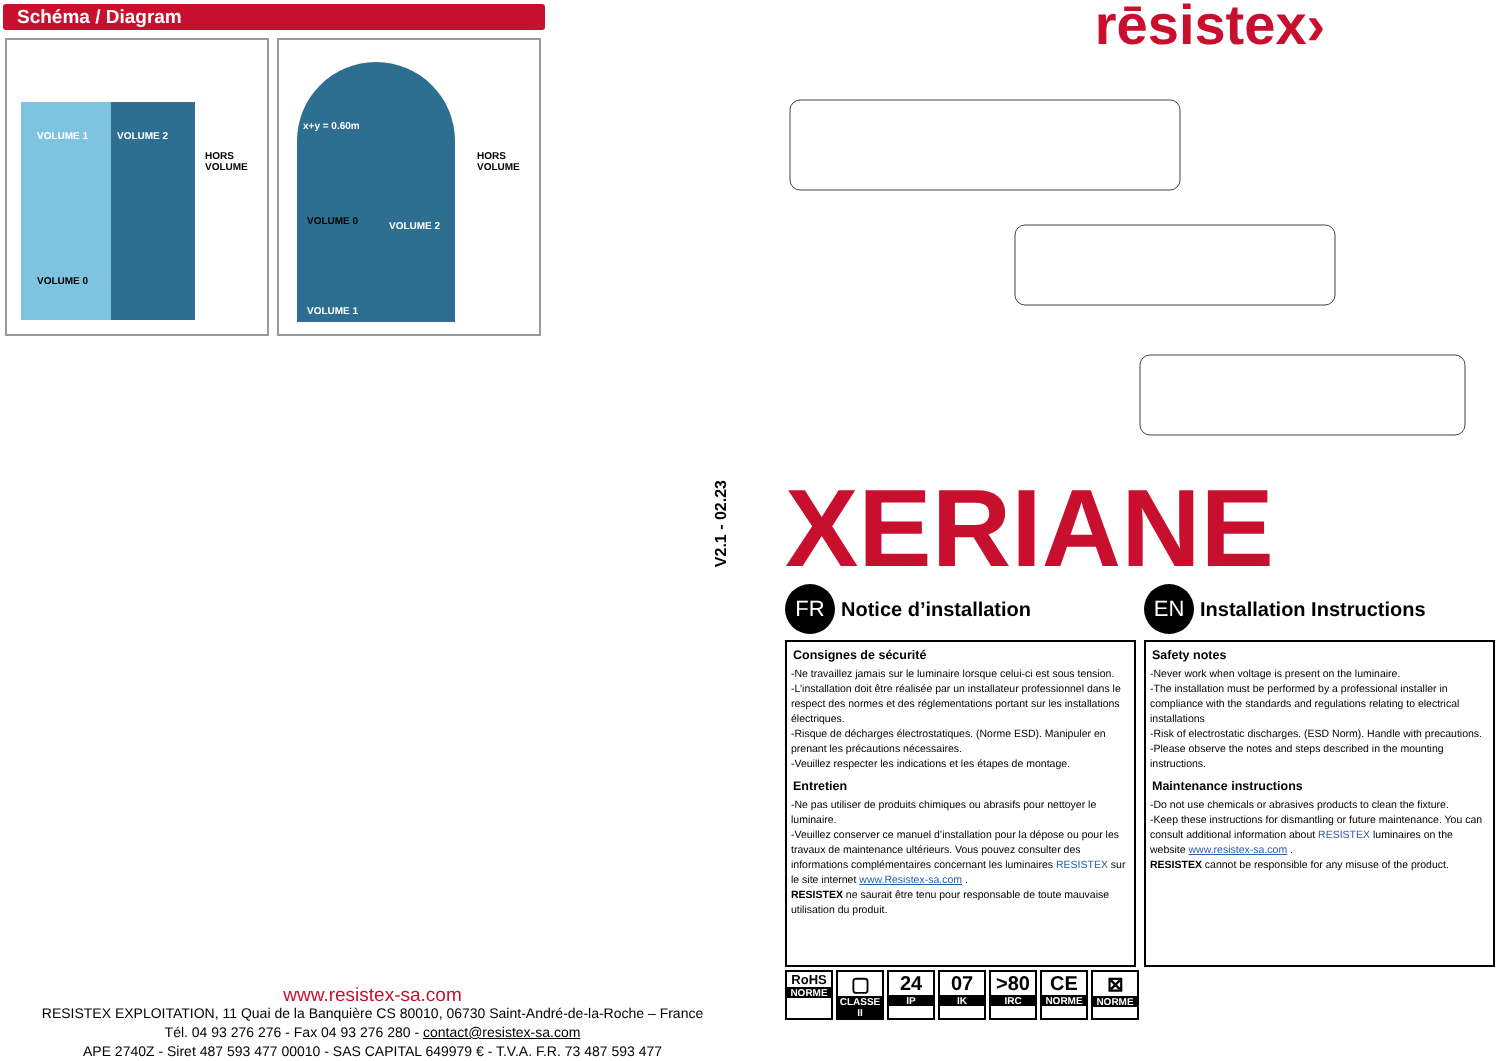Schéma / Diagram
VOLUME 1 VOLUME 2
HORS VOLUME
VOLUME 0
x+y = 0.60m
VOLUME 0 VOLUME 2
HORS VOLUME
VOLUME 1
www.resistex-sa.com
RESISTEX EXPLOITATION, 11 Quai de la Banquière CS 80010, 06730 Saint-André-de-la-Roche – France
Tél. 04 93 276 276 - Fax 04 93 276 280 - contact@resistex-sa.com
APE 2740Z - Siret 487 593 477 00010 - SAS CAPITAL 649979 € - T.V.A. F.R. 73 487 593 477
V2.1 - 02.23
rēsistex›
XERIANE
FR
Notice d’installation
Consignes de sécurité
-Ne travaillez jamais sur le luminaire lorsque celui-ci est sous tension.
-L’installation doit être réalisée par un installateur professionnel dans le respect des normes et des réglementations portant sur les installations électriques.
-Risque de décharges électrostatiques. (Norme ESD). Manipuler en prenant les précautions nécessaires.
-Veuillez respecter les indications et les étapes de montage.
Entretien
-Ne pas utiliser de produits chimiques ou abrasifs pour nettoyer le luminaire.
-Veuillez conserver ce manuel d’installation pour la dépose ou pour les travaux de maintenance ultérieurs. Vous pouvez consulter des informations complémentaires concernant les luminaires RESISTEX sur le site internet www.Resistex-sa.com .
RESISTEX ne saurait être tenu pour responsable de toute mauvaise utilisation du produit.
EN
Installation Instructions
Safety notes
-Never work when voltage is present on the luminaire.
-The installation must be performed by a professional installer in compliance with the standards and regulations relating to electrical installations
-Risk of electrostatic discharges. (ESD Norm). Handle with precautions.
-Please observe the notes and steps described in the mounting instructions.
Maintenance instructions
-Do not use chemicals or abrasives products to clean the fixture.
-Keep these instructions for dismantling or future maintenance. You can consult additional information about RESISTEX luminaires on the website www.resistex-sa.com .
RESISTEX cannot be responsible for any misuse of the product.
RoHS
NORME
▢
CLASSE II
24
IP
07
IK
>80
IRC
CE
NORME
⊠
NORME